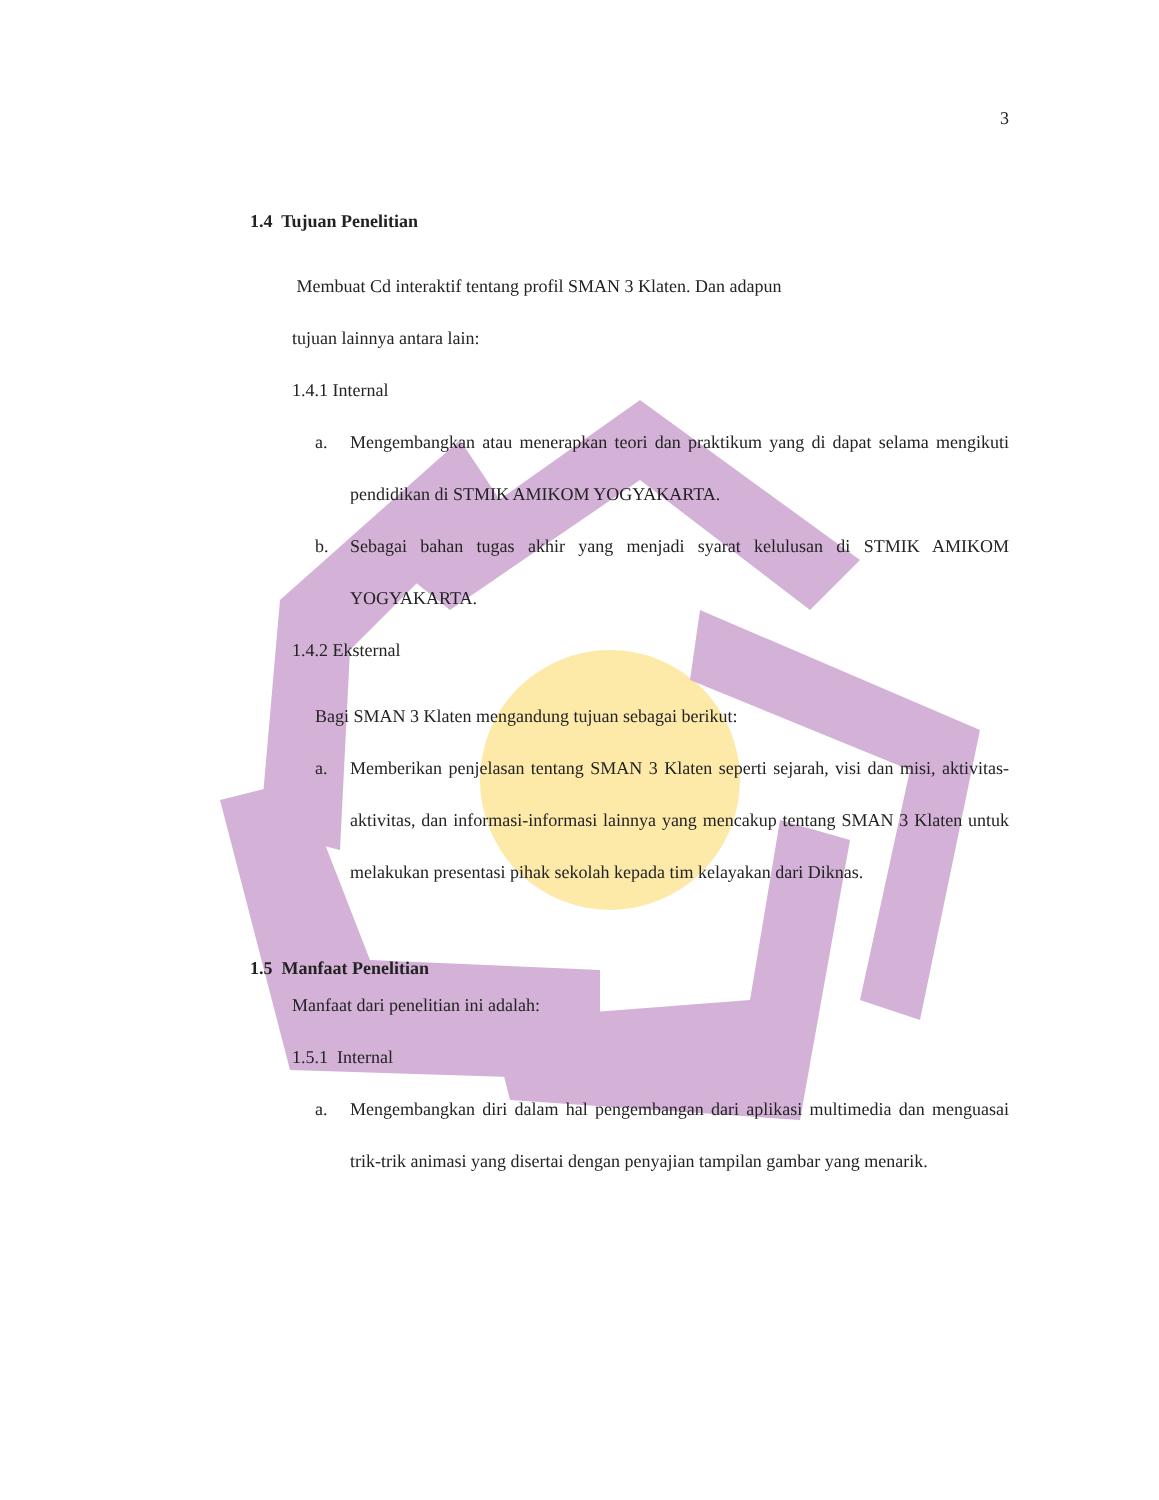3
1.4 Tujuan Penelitian
Membuat Cd interaktif tentang profil SMAN 3 Klaten. Dan adapun
tujuan lainnya antara lain:
1.4.1 Internal
a. Mengembangkan atau menerapkan teori dan praktikum yang di dapat selama mengikuti pendidikan di STMIK AMIKOM YOGYAKARTA.
b. Sebagai bahan tugas akhir yang menjadi syarat kelulusan di STMIK AMIKOM YOGYAKARTA.
1.4.2 Eksternal
Bagi SMAN 3 Klaten mengandung tujuan sebagai berikut:
a. Memberikan penjelasan tentang SMAN 3 Klaten seperti sejarah, visi dan misi, aktivitas-aktivitas, dan informasi-informasi lainnya yang mencakup tentang SMAN 3 Klaten untuk melakukan presentasi pihak sekolah kepada tim kelayakan dari Diknas.
1.5 Manfaat Penelitian
Manfaat dari penelitian ini adalah:
1.5.1 Internal
a. Mengembangkan diri dalam hal pengembangan dari aplikasi multimedia dan menguasai trik-trik animasi yang disertai dengan penyajian tampilan gambar yang menarik.